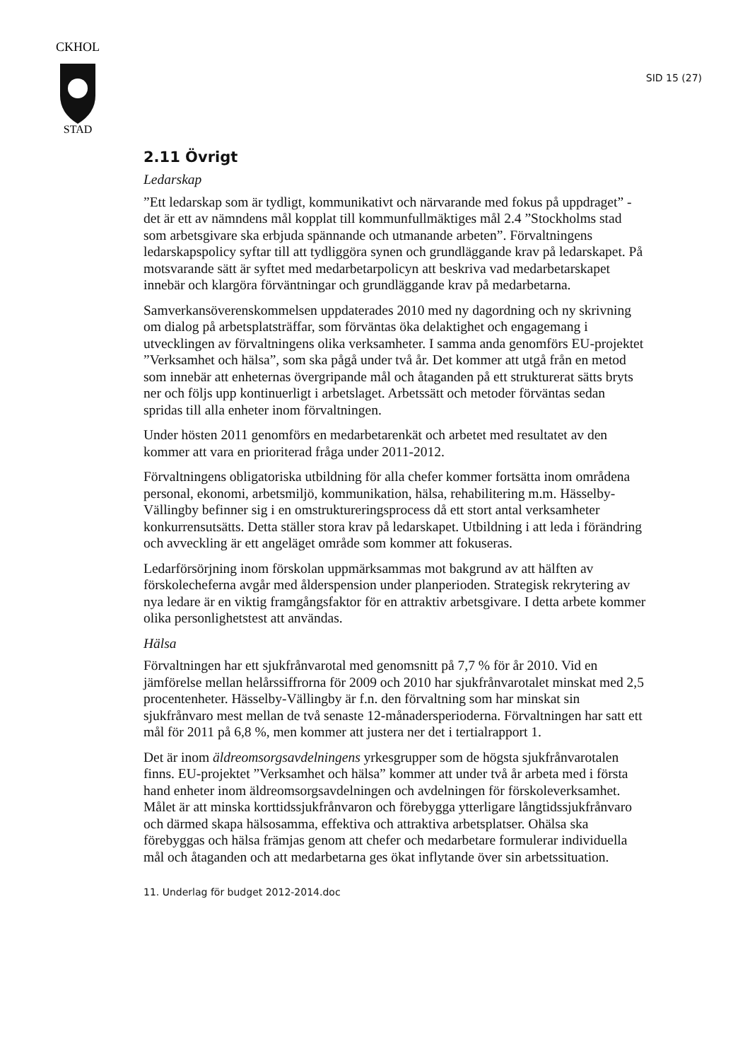CKHOL
STAD
SID 15 (27)
2.11 Övrigt
Ledarskap
”Ett ledarskap som är tydligt, kommunikativt och närvarande med fokus på uppdraget” - det är ett av nämndens mål kopplat till kommunfullmäktiges mål 2.4 ”Stockholms stad som arbetsgivare ska erbjuda spännande och utmanande arbeten”. Förvaltningens ledarskapspolicy syftar till att tydliggöra synen och grundläggande krav på ledarskapet. På motsvarande sätt är syftet med medarbetarpolicyn att beskriva vad medarbetarskapet innebär och klargöra förväntningar och grundläggande krav på medarbetarna.
Samverkansöverenskommelsen uppdaterades 2010 med ny dagordning och ny skrivning om dialog på arbetsplatsträffar, som förväntas öka delaktighet och engagemang i utvecklingen av förvaltningens olika verksamheter. I samma anda genomförs EU-projektet ”Verksamhet och hälsa”, som ska pågå under två år. Det kommer att utgå från en metod som innebär att enheternas övergripande mål och åtaganden på ett strukturerat sätts bryts ner och följs upp kontinuerligt i arbetslaget. Arbetssätt och metoder förväntas sedan spridas till alla enheter inom förvaltningen.
Under hösten 2011 genomförs en medarbetarenkät och arbetet med resultatet av den kommer att vara en prioriterad fråga under 2011-2012.
Förvaltningens obligatoriska utbildning för alla chefer kommer fortsätta inom områdena personal, ekonomi, arbetsmiljö, kommunikation, hälsa, rehabilitering m.m. Hässelby-Vällingby befinner sig i en omstruktureringsprocess då ett stort antal verksamheter konkurrensutsätts. Detta ställer stora krav på ledarskapet. Utbildning i att leda i förändring och avveckling är ett angeläget område som kommer att fokuseras.
Ledarförsörjning inom förskolan uppmärksammas mot bakgrund av att hälften av förskolecheferna avgår med ålderspension under planperioden. Strategisk rekrytering av nya ledare är en viktig framgångsfaktor för en attraktiv arbetsgivare. I detta arbete kommer olika personlighetstest att användas.
Hälsa
Förvaltningen har ett sjukfrånvarotal med genomsnitt på 7,7 % för år 2010. Vid en jämförelse mellan helårssiffrorna för 2009 och 2010 har sjukfrånvarotalet minskat med 2,5 procentenheter. Hässelby-Vällingby är f.n. den förvaltning som har minskat sin sjukfrånvaro mest mellan de två senaste 12-månadersperioderna. Förvaltningen har satt ett mål för 2011 på 6,8 %, men kommer att justera ner det i tertialrapport 1.
Det är inom äldreomsorgsavdelningens yrkesgrupper som de högsta sjukfrånvarotalen finns. EU-projektet ”Verksamhet och hälsa” kommer att under två år arbeta med i första hand enheter inom äldreomsorgsavdelningen och avdelningen för förskoleverksamhet. Målet är att minska korttidssjukfrånvaron och förebygga ytterligare långtidssjukfrånvaro och därmed skapa hälsosamma, effektiva och attraktiva arbetsplatser. Ohälsa ska förebyggas och hälsa främjas genom att chefer och medarbetare formulerar individuella mål och åtaganden och att medarbetarna ges ökat inflytande över sin arbetssituation.
11. Underlag för budget 2012-2014.doc